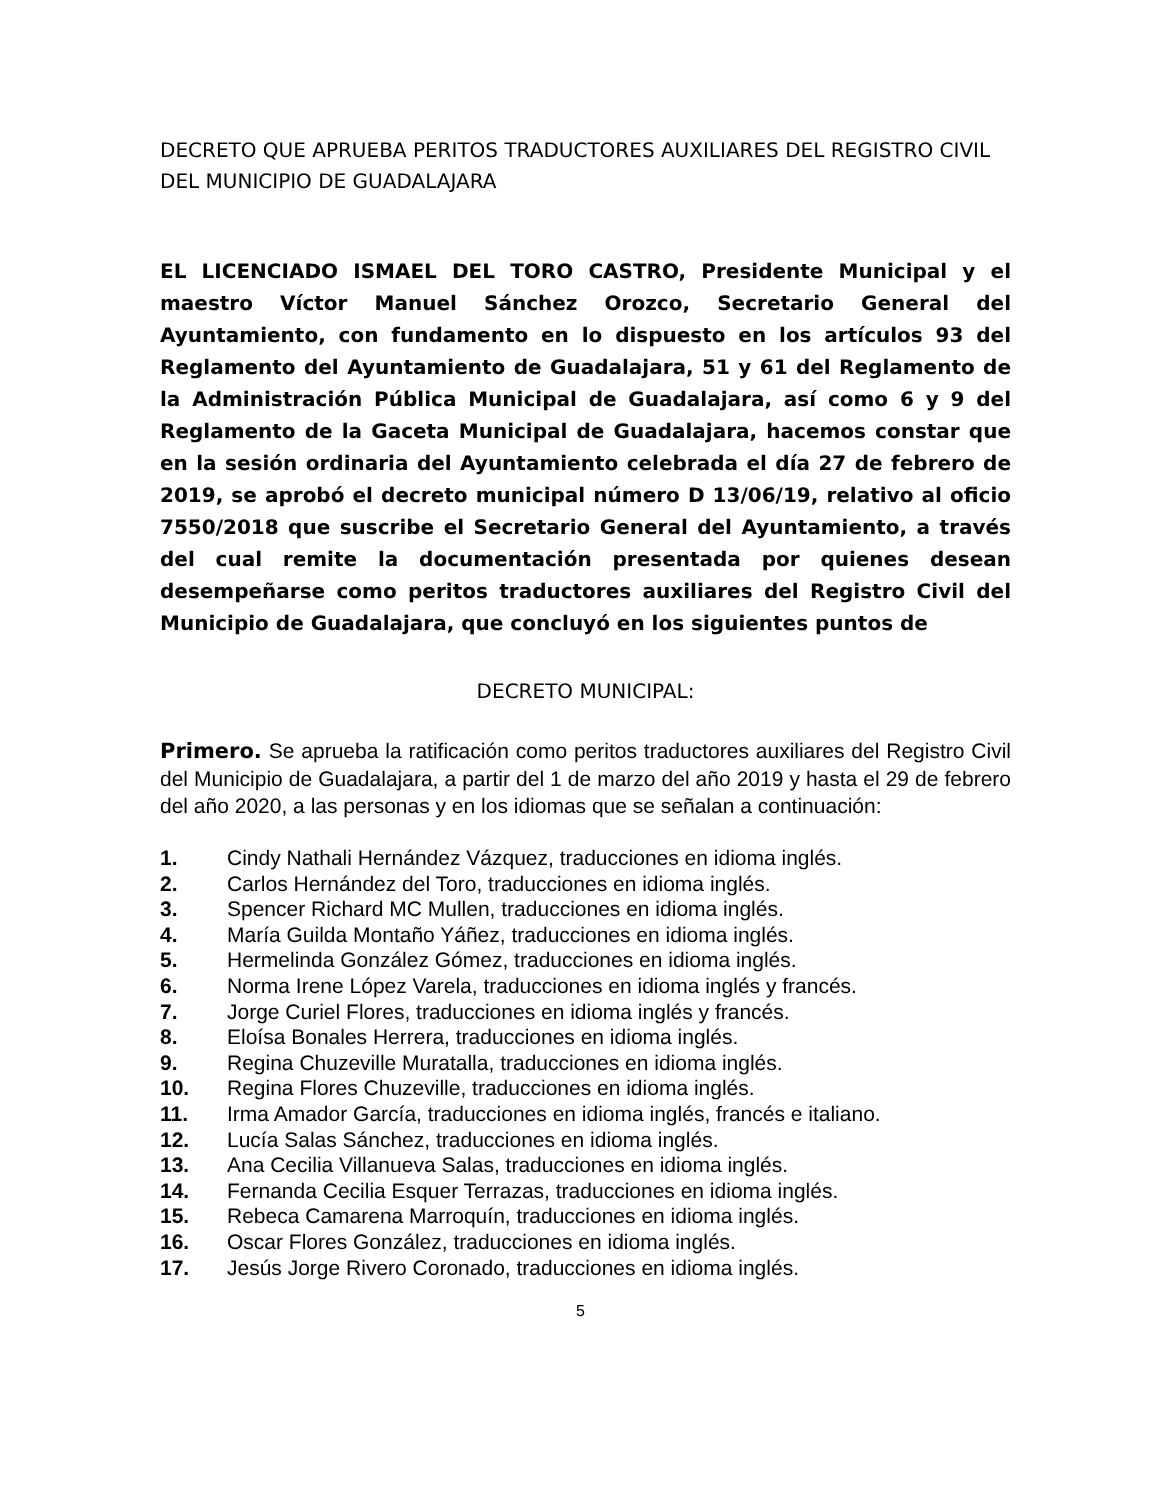DECRETO QUE APRUEBA PERITOS TRADUCTORES AUXILIARES DEL REGISTRO CIVIL DEL MUNICIPIO DE GUADALAJARA
EL LICENCIADO ISMAEL DEL TORO CASTRO, Presidente Municipal y el maestro Víctor Manuel Sánchez Orozco, Secretario General del Ayuntamiento, con fundamento en lo dispuesto en los artículos 93 del Reglamento del Ayuntamiento de Guadalajara, 51 y 61 del Reglamento de la Administración Pública Municipal de Guadalajara, así como 6 y 9 del Reglamento de la Gaceta Municipal de Guadalajara, hacemos constar que en la sesión ordinaria del Ayuntamiento celebrada el día 27 de febrero de 2019, se aprobó el decreto municipal número D 13/06/19, relativo al oficio 7550/2018 que suscribe el Secretario General del Ayuntamiento, a través del cual remite la documentación presentada por quienes desean desempeñarse como peritos traductores auxiliares del Registro Civil del Municipio de Guadalajara, que concluyó en los siguientes puntos de
DECRETO MUNICIPAL:
Primero. Se aprueba la ratificación como peritos traductores auxiliares del Registro Civil del Municipio de Guadalajara, a partir del 1 de marzo del año 2019 y hasta el 29 de febrero del año 2020, a las personas y en los idiomas que se señalan a continuación:
1. Cindy Nathali Hernández Vázquez, traducciones en idioma inglés.
2. Carlos Hernández del Toro, traducciones en idioma inglés.
3. Spencer Richard MC Mullen, traducciones en idioma inglés.
4. María Guilda Montaño Yáñez, traducciones en idioma inglés.
5. Hermelinda González Gómez, traducciones en idioma inglés.
6. Norma Irene López Varela, traducciones en idioma inglés y francés.
7. Jorge Curiel Flores, traducciones en idioma inglés y francés.
8. Eloísa Bonales Herrera, traducciones en idioma inglés.
9. Regina Chuzeville Muratalla, traducciones en idioma inglés.
10. Regina Flores Chuzeville, traducciones en idioma inglés.
11. Irma Amador García, traducciones en idioma inglés, francés e italiano.
12. Lucía Salas Sánchez, traducciones en idioma inglés.
13. Ana Cecilia Villanueva Salas, traducciones en idioma inglés.
14. Fernanda Cecilia Esquer Terrazas, traducciones en idioma inglés.
15. Rebeca Camarena Marroquín, traducciones en idioma inglés.
16. Oscar Flores González, traducciones en idioma inglés.
17. Jesús Jorge Rivero Coronado, traducciones en idioma inglés.
5